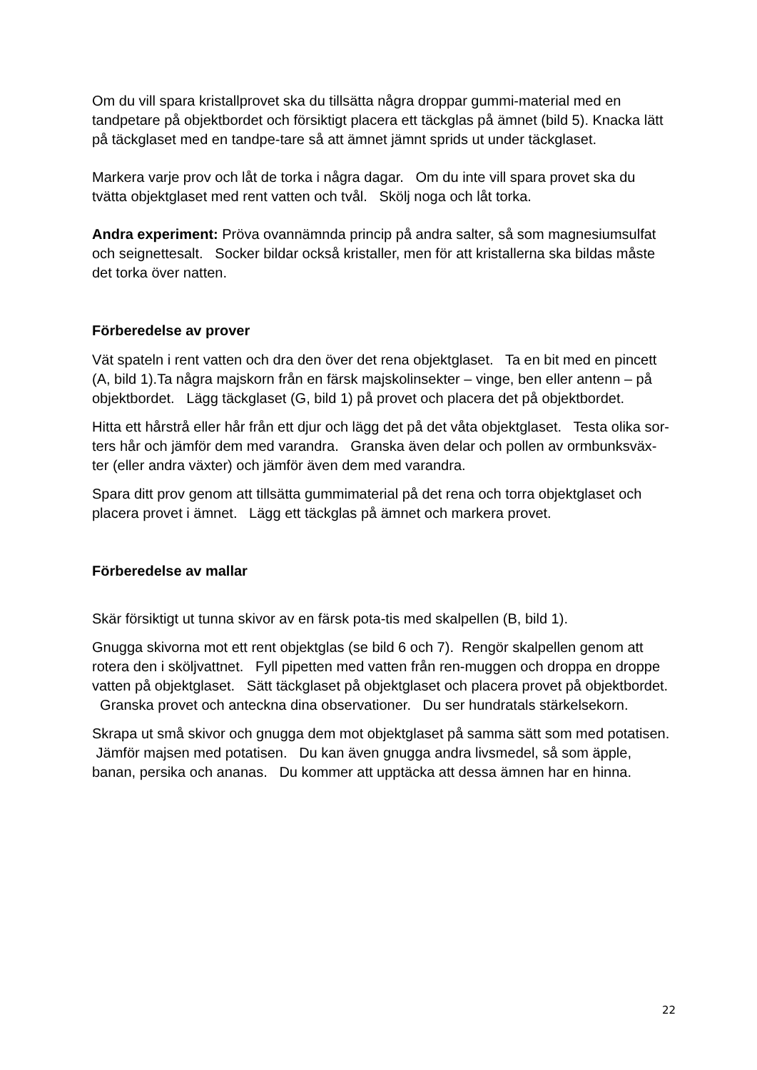Om du vill spara kristallprovet ska du tillsätta några droppar gummi-material med en tandpetare på objektbordet och försiktigt placera ett täckglas på ämnet (bild 5). Knacka lätt på täckglaset med en tandpe-tare så att ämnet jämnt sprids ut under täckglaset.
Markera varje prov och låt de torka i några dagar. Om du inte vill spara provet ska du tvätta objektglaset med rent vatten och tvål. Skölj noga och låt torka.
Andra experiment: Pröva ovannämnda princip på andra salter, så som magnesiumsulfat och seignettesalt. Socker bildar också kristaller, men för att kristallerna ska bildas måste det torka över natten.
Förberedelse av prover
Vät spateln i rent vatten och dra den över det rena objektglaset. Ta en bit med en pincett (A, bild 1).Ta några majskorn från en färsk majskolinsekter – vinge, ben eller antenn – på objektbordet. Lägg täckglaset (G, bild 1) på provet och placera det på objektbordet.
Hitta ett hårstrå eller hår från ett djur och lägg det på det våta objektglaset. Testa olika sor-ters hår och jämför dem med varandra. Granska även delar och pollen av ormbunksväx-ter (eller andra växter) och jämför även dem med varandra.
Spara ditt prov genom att tillsätta gummimaterial på det rena och torra objektglaset och placera provet i ämnet. Lägg ett täckglas på ämnet och markera provet.
Förberedelse av mallar
Skär försiktigt ut tunna skivor av en färsk pota-tis med skalpellen (B, bild 1).
Gnugga skivorna mot ett rent objektglas (se bild 6 och 7). Rengör skalpellen genom att rotera den i sköljvattnet. Fyll pipetten med vatten från ren-muggen och droppa en droppe vatten på objektglaset. Sätt täckglaset på objektglaset och placera provet på objektbordet. Granska provet och anteckna dina observationer. Du ser hundratals stärkelsekorn.
Skrapa ut små skivor och gnugga dem mot objektglaset på samma sätt som med potatisen. Jämför majsen med potatisen. Du kan även gnugga andra livsmedel, så som äpple, banan, persika och ananas. Du kommer att upptäcka att dessa ämnen har en hinna.
22